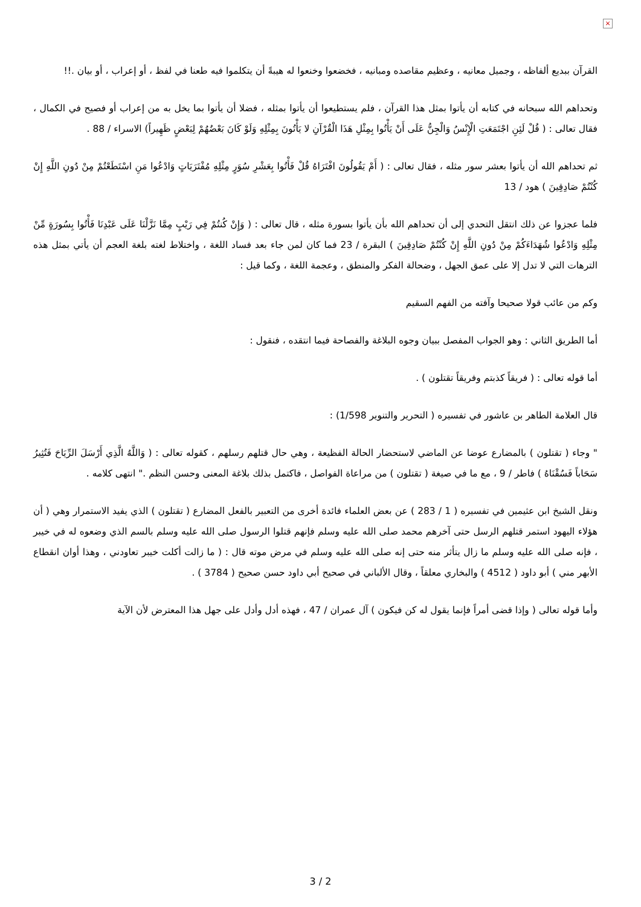×
القرآن ببديع ألفاظه ، وجميل معانيه ، وعظيم مقاصده ومبانيه ، فخضعوا وخنعوا له هيبةً أن يتكلموا فيه طعنا في لفظ ، أو إعراب ، أو بيان .!!
وتحداهم الله سبحانه في كتابه أن يأتوا بمثل هذا القرآن ، فلم يستطيعوا أن يأتوا بمثله ، فضلا أن يأتوا بما يخل به من إعراب أو فصيح في الكمال ، فقال تعالى : ( قُلْ لَئِنِ اجْتَمَعَتِ الْإِنْسُ وَالْجِنُّ عَلَى أَنْ يَأْتُوا بِمِثْلِ هَذَا الْقُرْآنِ لا يَأْتُونَ بِمِثْلِهِ وَلَوْ كَانَ بَعْضُهُمْ لِبَعْضٍ ظَهِيراً) الاسراء / 88 .
ثم تحداهم الله أن يأتوا بعشر سور مثله ، فقال تعالى : ( أَمْ يَقُولُونَ افْتَرَاهُ قُلْ فَأْتُوا بِعَشْرِ سُوَرٍ مِثْلِهِ مُفْتَرَيَاتٍ وَادْعُوا مَنِ اسْتَطَعْتُمْ مِنْ دُونِ اللَّهِ إِنْ كُنْتُمْ صَادِقِينَ ) هود / 13
فلما عجزوا عن ذلك انتقل التحدي إلى أن تحداهم الله بأن يأتوا بسورة مثله ، قال تعالى : ( وَإِنْ كُنتُمْ فِي رَيْبٍ مِمَّا نَزَّلْنَا عَلَى عَبْدِنَا فَأْتُوا بِسُورَةٍ مِّنْ مِثْلِهِ وَادْعُوا شُهَدَاءَكُمْ مِنْ دُونِ اللَّهِ إِنْ كُنْتُمْ صَادِقِينَ ) البقرة / 23 فما كان لمن جاء بعد فساد اللغة ، واختلاط لغته بلغة العجم أن يأتي بمثل هذه الترهات التي لا تدل إلا على عمق الجهل ، وضحالة الفكر والمنطق ، وعجمة اللغة ، وكما قيل :
وكم من عائب قولا صحيحا وآفته من الفهم السقيم
أما الطريق الثاني : وهو الجواب المفصل ببيان وجوه البلاغة والفصاحة فيما انتقده ، فنقول :
أما قوله تعالى : ( فريقاً كذبتم وفريقاً تقتلون ) .
قال العلامة الطاهر بن عاشور في تفسيره ( التحرير والتنوير 1/598) :
" وجاء ( تقتلون ) بالمضارع عوضا عن الماضي لاستحضار الحالة الفظيعة ، وهي حال قتلهم رسلهم ، كقوله تعالى : ( وَاللَّهُ الَّذِي أَرْسَلَ الرِّيَاحَ فَتُثِيرُ سَحَاباً فَسُقْنَاهُ ) فاطر / 9 ، مع ما في صيغة ( تقتلون ) من مراعاة الفواصل ، فاكتمل بذلك بلاغة المعنى وحسن النظم ." انتهى كلامه .
ونقل الشيخ ابن عثيمين في تفسيره ( 1 / 283 ) عن بعض العلماء فائدة أخرى من التعبير بالفعل المضارع ( تقتلون ) الذي يفيد الاستمرار وهي ( أن هؤلاء اليهود استمر قتلهم الرسل حتى آخرهم محمد صلى الله عليه وسلم فإنهم قتلوا الرسول صلى الله عليه وسلم بالسم الذي وضعوه له في خيبر ، فإنه صلى الله عليه وسلم ما زال يتأثر منه حتى إنه صلى الله عليه وسلم في مرض موته قال : ( ما زالت أكلت خيبر تعاودني ، وهذا أوان انقطاع الأبهر مني ) أبو داود ( 4512 ) والبخاري معلقاً ، وقال الألباني في صحيح أبي داود حسن صحيح ( 3784 ) .
وأما قوله تعالى ( وإذا قضى أمراً فإنما يقول له كن فيكون ) آل عمران / 47 ، فهذه أدل وأدل على جهل هذا المعترض لأن الآية
3 / 2